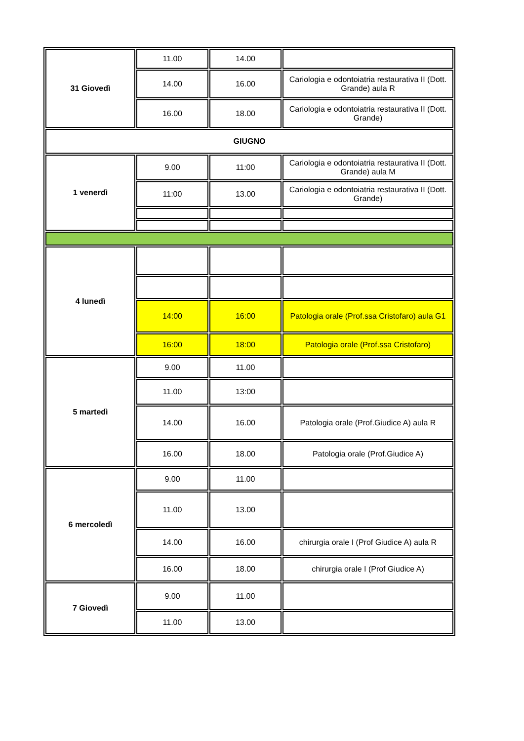| 31 Giovedì | 11.00 | 14.00 | |
| | 14.00 | 16.00 | Cariologia e odontoiatria restaurativa II (Dott. Grande) aula R |
| | 16.00 | 18.00 | Cariologia e odontoiatria restaurativa II (Dott. Grande) |
| GIUGNO | | | |
| 1 venerdì | 9.00 | 11:00 | Cariologia e odontoiatria restaurativa II (Dott. Grande) aula M |
| | 11:00 | 13.00 | Cariologia e odontoiatria restaurativa II (Dott. Grande) |
| 4 lunedì | | | |
| | 14:00 | 16:00 | Patologia orale (Prof.ssa Cristofaro) aula G1 |
| | 16:00 | 18:00 | Patologia orale (Prof.ssa Cristofaro) |
| 5 martedì | 9.00 | 11.00 | |
| | 11.00 | 13:00 | |
| | 14.00 | 16.00 | Patologia orale (Prof.Giudice A) aula R |
| | 16.00 | 18.00 | Patologia orale (Prof.Giudice A) |
| 6 mercoledì | 9.00 | 11.00 | |
| | 11.00 | 13.00 | |
| | 14.00 | 16.00 | chirurgia orale I (Prof Giudice A) aula R |
| | 16.00 | 18.00 | chirurgia orale I (Prof Giudice A) |
| 7 Giovedì | 9.00 | 11.00 | |
| | 11.00 | 13.00 | |